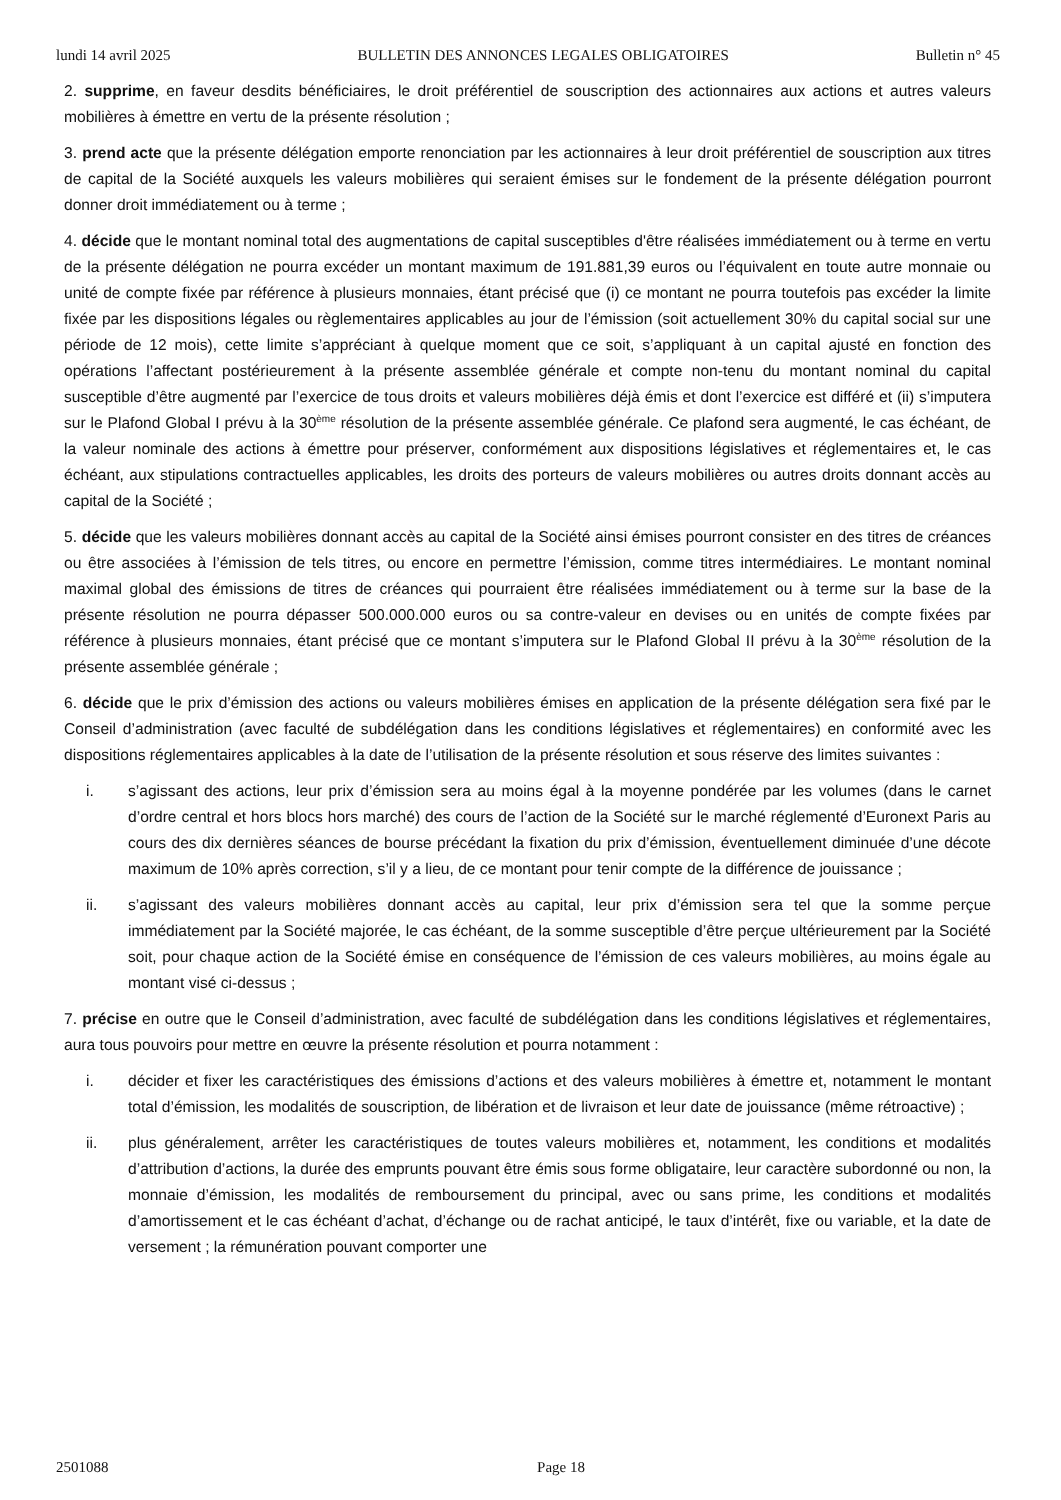lundi 14 avril 2025 BULLETIN DES ANNONCES LEGALES OBLIGATOIRES Bulletin n° 45
2. supprime, en faveur desdits bénéficiaires, le droit préférentiel de souscription des actionnaires aux actions et autres valeurs mobilières à émettre en vertu de la présente résolution ;
3. prend acte que la présente délégation emporte renonciation par les actionnaires à leur droit préférentiel de souscription aux titres de capital de la Société auxquels les valeurs mobilières qui seraient émises sur le fondement de la présente délégation pourront donner droit immédiatement ou à terme ;
4. décide que le montant nominal total des augmentations de capital susceptibles d'être réalisées immédiatement ou à terme en vertu de la présente délégation ne pourra excéder un montant maximum de 191.881,39 euros ou l’équivalent en toute autre monnaie ou unité de compte fixée par référence à plusieurs monnaies, étant précisé que (i) ce montant ne pourra toutefois pas excéder la limite fixée par les dispositions légales ou règlementaires applicables au jour de l’émission (soit actuellement 30% du capital social sur une période de 12 mois), cette limite s’appréciant à quelque moment que ce soit, s’appliquant à un capital ajusté en fonction des opérations l’affectant postérieurement à la présente assemblée générale et compte non-tenu du montant nominal du capital susceptible d’être augmenté par l’exercice de tous droits et valeurs mobilières déjà émis et dont l’exercice est différé et (ii) s’imputera sur le Plafond Global I prévu à la 30<sup>ème</sup> résolution de la présente assemblée générale. Ce plafond sera augmenté, le cas échéant, de la valeur nominale des actions à émettre pour préserver, conformément aux dispositions législatives et réglementaires et, le cas échéant, aux stipulations contractuelles applicables, les droits des porteurs de valeurs mobilières ou autres droits donnant accès au capital de la Société ;
5. décide que les valeurs mobilières donnant accès au capital de la Société ainsi émises pourront consister en des titres de créances ou être associées à l’émission de tels titres, ou encore en permettre l’émission, comme titres intermédiaires. Le montant nominal maximal global des émissions de titres de créances qui pourraient être réalisées immédiatement ou à terme sur la base de la présente résolution ne pourra dépasser 500.000.000 euros ou sa contre-valeur en devises ou en unités de compte fixées par référence à plusieurs monnaies, étant précisé que ce montant s’imputera sur le Plafond Global II prévu à la 30<sup>ème</sup> résolution de la présente assemblée générale ;
6. décide que le prix d’émission des actions ou valeurs mobilières émises en application de la présente délégation sera fixé par le Conseil d’administration (avec faculté de subdélégation dans les conditions législatives et réglementaires) en conformité avec les dispositions réglementaires applicables à la date de l’utilisation de la présente résolution et sous réserve des limites suivantes :
i. s’agissant des actions, leur prix d’émission sera au moins égal à la moyenne pondérée par les volumes (dans le carnet d’ordre central et hors blocs hors marché) des cours de l’action de la Société sur le marché réglementé d’Euronext Paris au cours des dix dernières séances de bourse précédant la fixation du prix d’émission, éventuellement diminuée d’une décote maximum de 10% après correction, s’il y a lieu, de ce montant pour tenir compte de la différence de jouissance ;
ii. s’agissant des valeurs mobilières donnant accès au capital, leur prix d’émission sera tel que la somme perçue immédiatement par la Société majorée, le cas échéant, de la somme susceptible d’être perçue ultérieurement par la Société soit, pour chaque action de la Société émise en conséquence de l’émission de ces valeurs mobilières, au moins égale au montant visé ci-dessus ;
7. précise en outre que le Conseil d’administration, avec faculté de subdélégation dans les conditions législatives et réglementaires, aura tous pouvoirs pour mettre en œuvre la présente résolution et pourra notamment :
i. décider et fixer les caractéristiques des émissions d’actions et des valeurs mobilières à émettre et, notamment le montant total d’émission, les modalités de souscription, de libération et de livraison et leur date de jouissance (même rétroactive) ;
ii. plus généralement, arrêter les caractéristiques de toutes valeurs mobilières et, notamment, les conditions et modalités d’attribution d’actions, la durée des emprunts pouvant être émis sous forme obligataire, leur caractère subordonné ou non, la monnaie d’émission, les modalités de remboursement du principal, avec ou sans prime, les conditions et modalités d’amortissement et le cas échéant d’achat, d’échange ou de rachat anticipé, le taux d’intérêt, fixe ou variable, et la date de versement ; la rémunération pouvant comporter une
2501088 Page 18